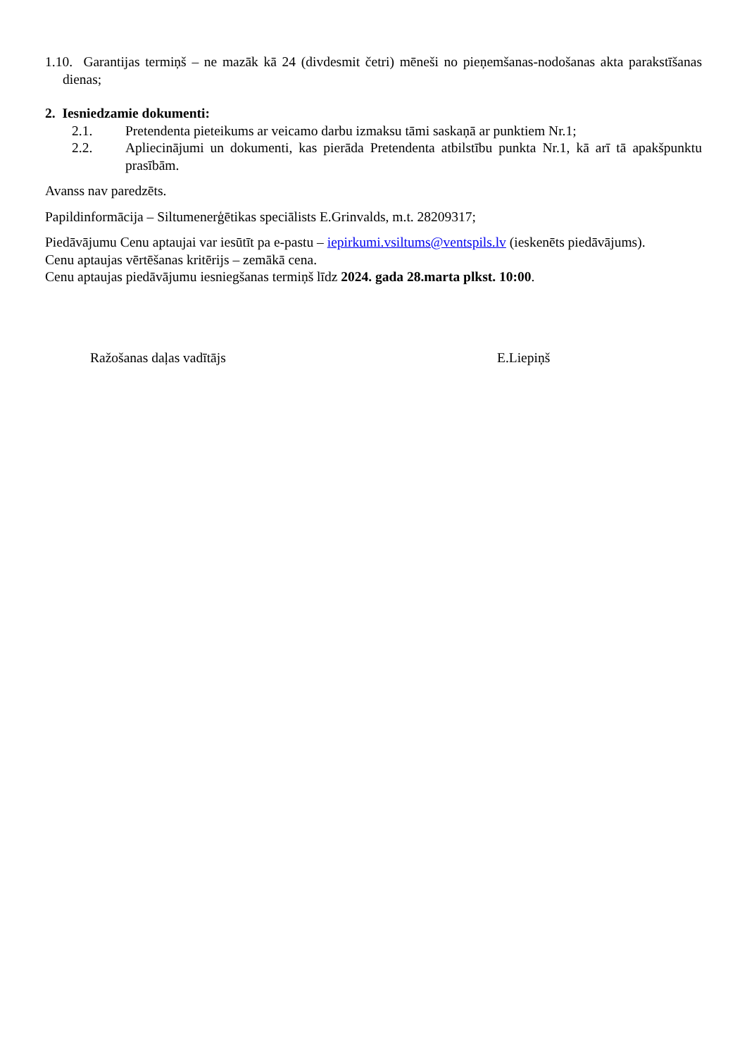1.10. Garantijas termiņš – ne mazāk kā 24 (divdesmit četri) mēneši no pieņemšanas-nodošanas akta parakstīšanas dienas;
2. Iesniedzamie dokumenti:
2.1. Pretendenta pieteikums ar veicamo darbu izmaksu tāmi saskaņā ar punktiem Nr.1;
2.2. Apliecinājumi un dokumenti, kas pierāda Pretendenta atbilstību punkta Nr.1, kā arī tā apakšpunktu prasībām.
Avanss nav paredzēts.
Papildinformācija – Siltumenerģētikas speciālists E.Grinvalds, m.t. 28209317;
Piedāvājumu Cenu aptaujai var iesūtīt pa e-pastu – iepirkumi.vsiltums@ventspils.lv (ieskenēts piedāvājums).
Cenu aptaujas vērtēšanas kritērijs – zemākā cena.
Cenu aptaujas piedāvājumu iesniegšanas termiņš līdz 2024. gada 28.marta plkst. 10:00.
Ražošanas daļas vadītājs E.Liepiņš